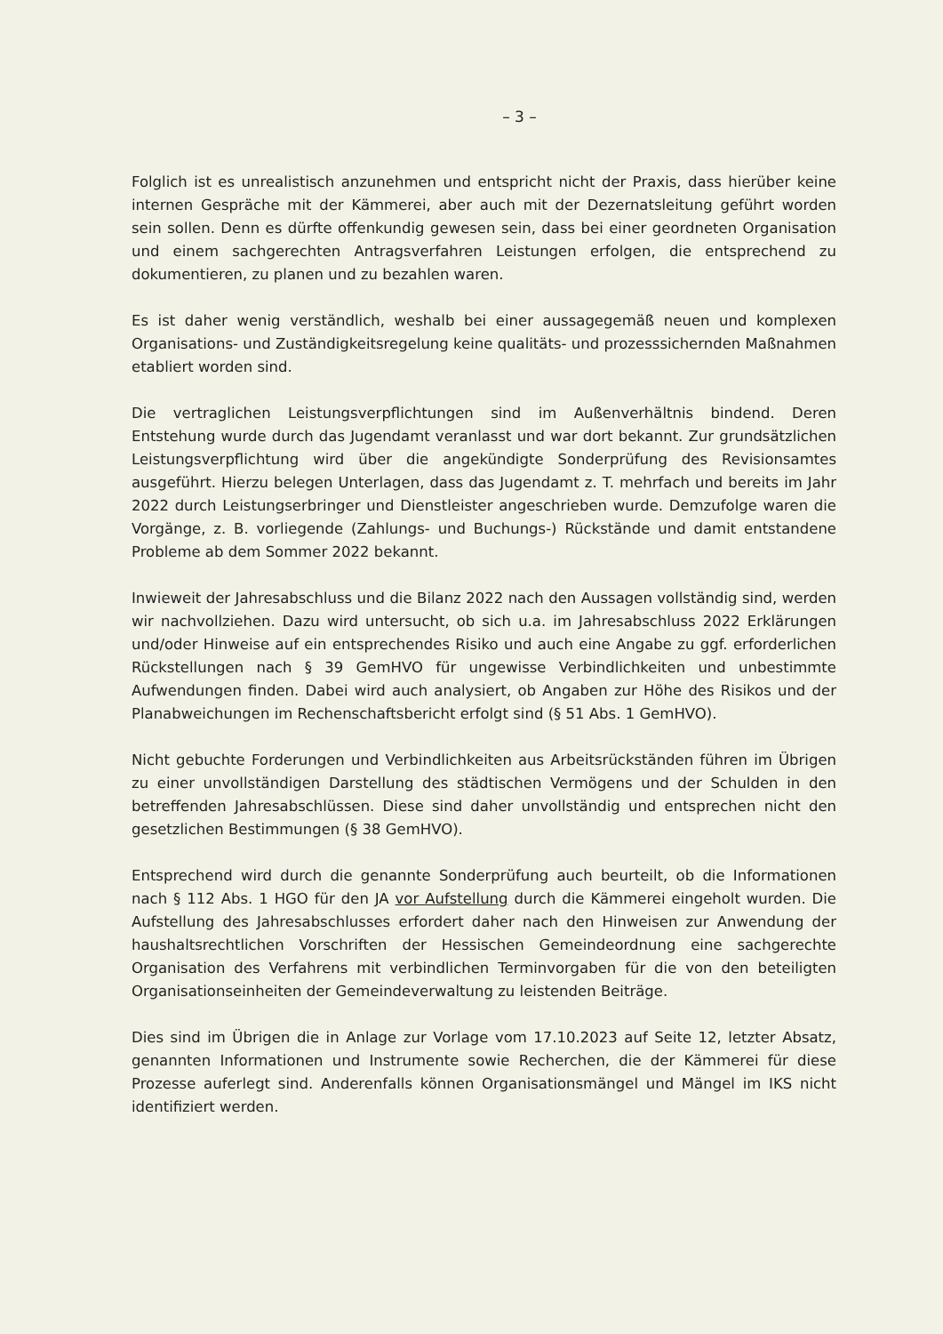– 3 –
Folglich ist es unrealistisch anzunehmen und entspricht nicht der Praxis, dass hierüber keine internen Gespräche mit der Kämmerei, aber auch mit der Dezernatsleitung geführt worden sein sollen. Denn es dürfte offenkundig gewesen sein, dass bei einer geordneten Organisation und einem sachgerechten Antragsverfahren Leistungen erfolgen, die entsprechend zu dokumentieren, zu planen und zu bezahlen waren.
Es ist daher wenig verständlich, weshalb bei einer aussagegemäß neuen und komplexen Organisations- und Zuständigkeitsregelung keine qualitäts- und prozesssichernden Maßnahmen etabliert worden sind.
Die vertraglichen Leistungsverpflichtungen sind im Außenverhältnis bindend. Deren Entstehung wurde durch das Jugendamt veranlasst und war dort bekannt. Zur grundsätzlichen Leistungsverpflichtung wird über die angekündigte Sonderprüfung des Revisionsamtes ausgeführt. Hierzu belegen Unterlagen, dass das Jugendamt z. T. mehrfach und bereits im Jahr 2022 durch Leistungserbringer und Dienstleister angeschrieben wurde. Demzufolge waren die Vorgänge, z. B. vorliegende (Zahlungs- und Buchungs-) Rückstände und damit entstandene Probleme ab dem Sommer 2022 bekannt.
Inwieweit der Jahresabschluss und die Bilanz 2022 nach den Aussagen vollständig sind, werden wir nachvollziehen. Dazu wird untersucht, ob sich u.a. im Jahresabschluss 2022 Erklärungen und/oder Hinweise auf ein entsprechendes Risiko und auch eine Angabe zu ggf. erforderlichen Rückstellungen nach § 39 GemHVO für ungewisse Verbindlichkeiten und unbestimmte Aufwendungen finden. Dabei wird auch analysiert, ob Angaben zur Höhe des Risikos und der Planabweichungen im Rechenschaftsbericht erfolgt sind (§ 51 Abs. 1 GemHVO).
Nicht gebuchte Forderungen und Verbindlichkeiten aus Arbeitsrückständen führen im Übrigen zu einer unvollständigen Darstellung des städtischen Vermögens und der Schulden in den betreffenden Jahresabschlüssen. Diese sind daher unvollständig und entsprechen nicht den gesetzlichen Bestimmungen (§ 38 GemHVO).
Entsprechend wird durch die genannte Sonderprüfung auch beurteilt, ob die Informationen nach § 112 Abs. 1 HGO für den JA vor Aufstellung durch die Kämmerei eingeholt wurden. Die Aufstellung des Jahresabschlusses erfordert daher nach den Hinweisen zur Anwendung der haushaltsrechtlichen Vorschriften der Hessischen Gemeindeordnung eine sachgerechte Organisation des Verfahrens mit verbindlichen Terminvorgaben für die von den beteiligten Organisationseinheiten der Gemeindeverwaltung zu leistenden Beiträge.
Dies sind im Übrigen die in Anlage zur Vorlage vom 17.10.2023 auf Seite 12, letzter Absatz, genannten Informationen und Instrumente sowie Recherchen, die der Kämmerei für diese Prozesse auferlegt sind. Anderenfalls können Organisationsmängel und Mängel im IKS nicht identifiziert werden.